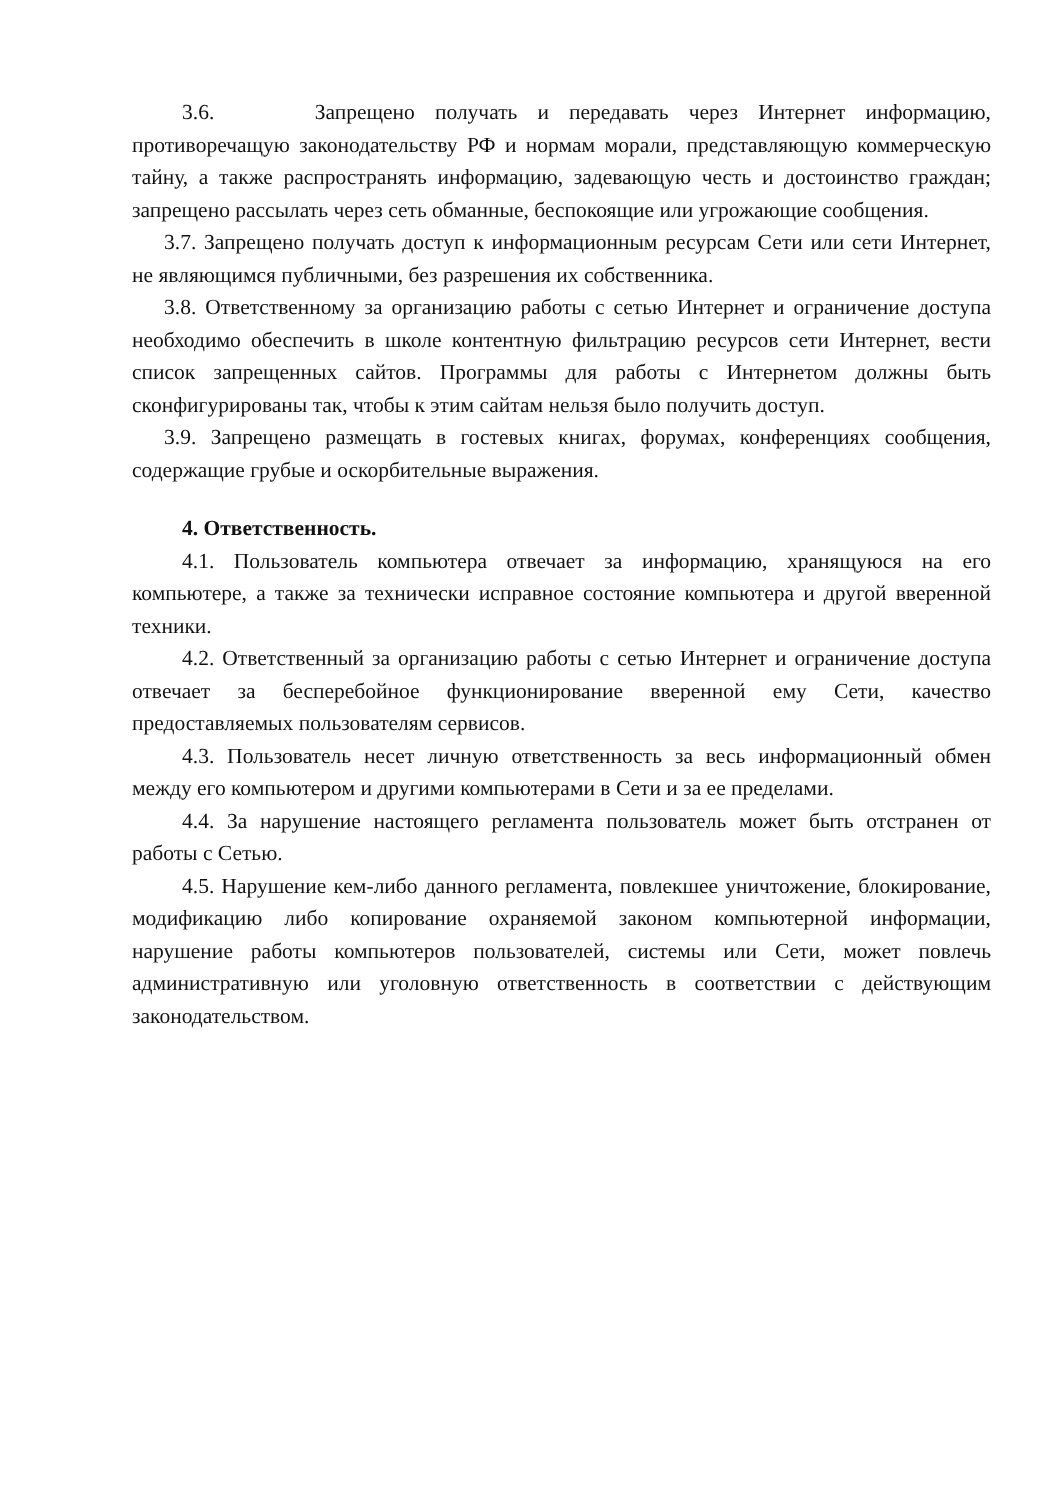3.6. Запрещено получать и передавать через Интернет информацию, противоречащую законодательству РФ и нормам морали, представляющую коммерческую тайну, а также распространять информацию, задевающую честь и достоинство граждан; запрещено рассылать через сеть обманные, беспокоящие или угрожающие сообщения.
3.7. Запрещено получать доступ к информационным ресурсам Сети или сети Интернет, не являющимся публичными, без разрешения их собственника.
3.8. Ответственному за организацию работы с сетью Интернет и ограничение доступа необходимо обеспечить в школе контентную фильтрацию ресурсов сети Интернет, вести список запрещенных сайтов. Программы для работы с Интернетом должны быть сконфигурированы так, чтобы к этим сайтам нельзя было получить доступ.
3.9. Запрещено размещать в гостевых книгах, форумах, конференциях сообщения, содержащие грубые и оскорбительные выражения.
4. Ответственность.
4.1. Пользователь компьютера отвечает за информацию, хранящуюся на его компьютере, а также за технически исправное состояние компьютера и другой вверенной техники.
4.2. Ответственный за организацию работы с сетью Интернет и ограничение доступа отвечает за бесперебойное функционирование вверенной ему Сети, качество предоставляемых пользователям сервисов.
4.3. Пользователь несет личную ответственность за весь информационный обмен между его компьютером и другими компьютерами в Сети и за ее пределами.
4.4. За нарушение настоящего регламента пользователь может быть отстранен от работы с Сетью.
4.5. Нарушение кем-либо данного регламента, повлекшее уничтожение, блокирование, модификацию либо копирование охраняемой законом компьютерной информации, нарушение работы компьютеров пользователей, системы или Сети, может повлечь административную или уголовную ответственность в соответствии с действующим законодательством.